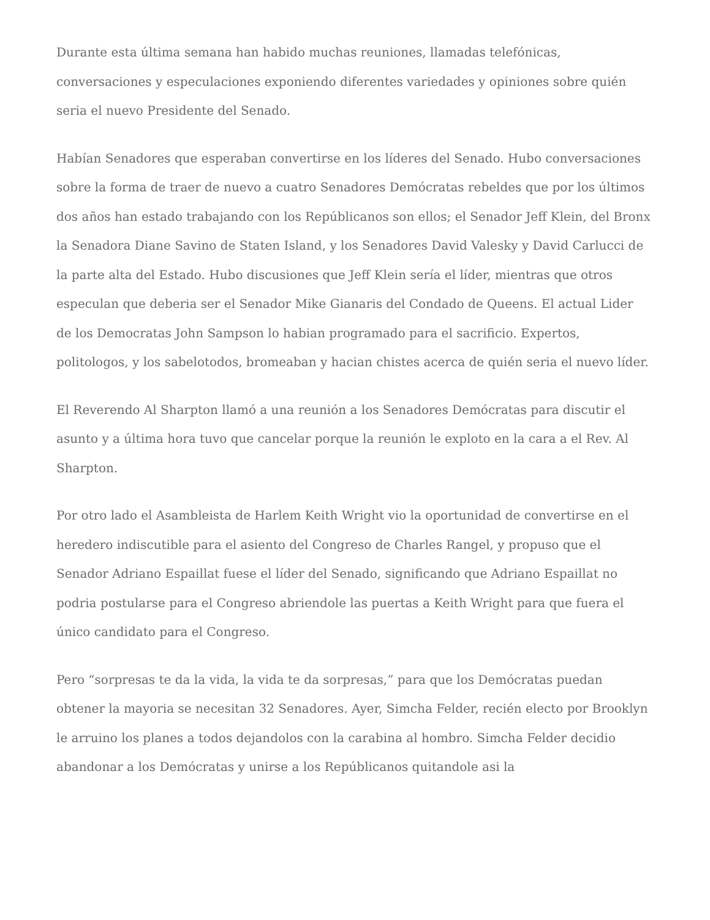Durante esta última semana han habido muchas reuniones, llamadas telefónicas, conversaciones y especulaciones exponiendo diferentes variedades y opiniones sobre quién seria el nuevo Presidente del Senado.
Habían Senadores que esperaban convertirse en los líderes del Senado. Hubo conversaciones sobre la forma de traer de nuevo a cuatro Senadores Demócratas rebeldes que por los últimos dos años han estado trabajando con los Repúblicanos son ellos; el Senador Jeff Klein, del Bronx la Senadora Diane Savino de Staten Island, y los Senadores David Valesky y David Carlucci de la parte alta del Estado. Hubo discusiones que Jeff Klein sería el líder, mientras que otros especulan que deberia ser el Senador Mike Gianaris del Condado de Queens. El actual Lider de los Democratas John Sampson lo habian programado para el sacrificio. Expertos, politologos, y los sabelotodos, bromeaban y hacian chistes acerca de quién seria el nuevo líder.
El Reverendo Al Sharpton llamó a una reunión a los Senadores Demócratas para discutir el asunto y a última hora tuvo que cancelar porque la reunión le exploto en la cara a el Rev. Al Sharpton.
Por otro lado el Asambleista de Harlem Keith Wright vio la oportunidad de convertirse en el heredero indiscutible para el asiento del Congreso de Charles Rangel, y propuso que el Senador Adriano Espaillat fuese el líder del Senado, significando que Adriano Espaillat no podria postularse para el Congreso abriendole las puertas a Keith Wright para que fuera el único candidato para el Congreso.
Pero “sorpresas te da la vida, la vida te da sorpresas,” para que los Demócratas puedan obtener la mayoria se necesitan 32 Senadores. Ayer, Simcha Felder, recién electo por Brooklyn le arruino los planes a todos dejandolos con la carabina al hombro. Simcha Felder decidio abandonar a los Demócratas y unirse a los Repúblicanos quitandole asi la